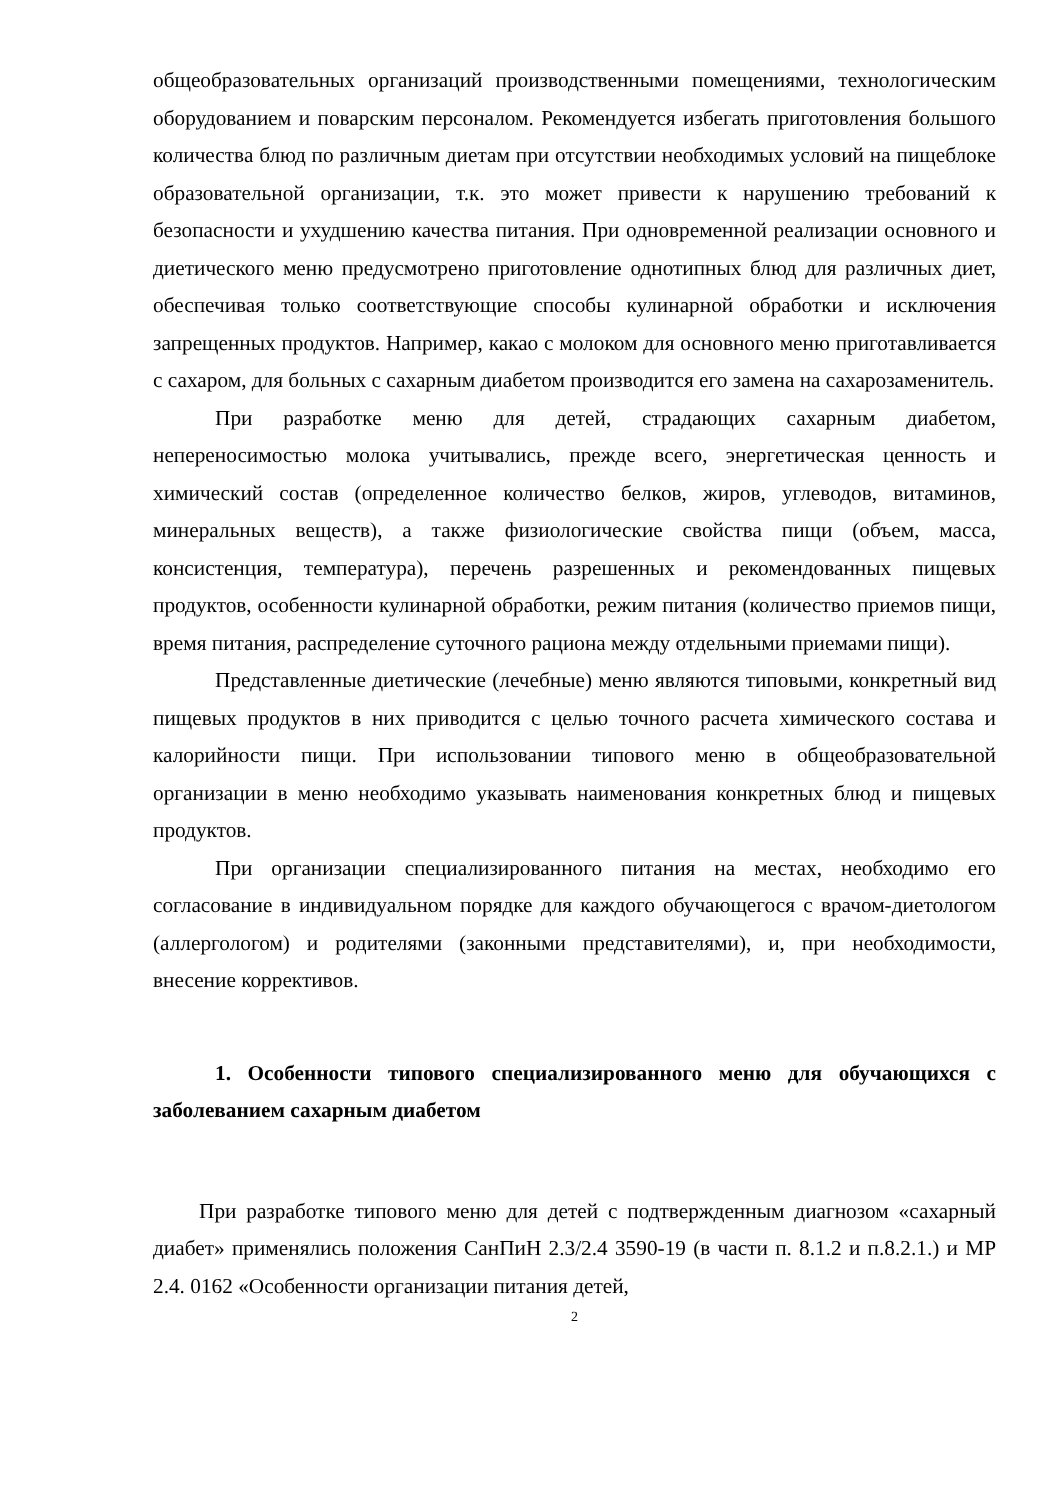общеобразовательных организаций производственными помещениями, технологическим оборудованием и поварским персоналом. Рекомендуется избегать приготовления большого количества блюд по различным диетам при отсутствии необходимых условий на пищеблоке образовательной организации, т.к. это может привести к нарушению требований к безопасности и ухудшению качества питания. При одновременной реализации основного и диетического меню предусмотрено приготовление однотипных блюд для различных диет, обеспечивая только соответствующие способы кулинарной обработки и исключения запрещенных продуктов. Например, какао с молоком для основного меню приготавливается с сахаром, для больных с сахарным диабетом производится его замена на сахарозаменитель.
При разработке меню для детей, страдающих сахарным диабетом, непереносимостью молока учитывались, прежде всего, энергетическая ценность и химический состав (определенное количество белков, жиров, углеводов, витаминов, минеральных веществ), а также физиологические свойства пищи (объем, масса, консистенция, температура), перечень разрешенных и рекомендованных пищевых продуктов, особенности кулинарной обработки, режим питания (количество приемов пищи, время питания, распределение суточного рациона между отдельными приемами пищи).
Представленные диетические (лечебные) меню являются типовыми, конкретный вид пищевых продуктов в них приводится с целью точного расчета химического состава и калорийности пищи. При использовании типового меню в общеобразовательной организации в меню необходимо указывать наименования конкретных блюд и пищевых продуктов.
При организации специализированного питания на местах, необходимо его согласование в индивидуальном порядке для каждого обучающегося с врачом-диетологом (аллергологом) и родителями (законными представителями), и, при необходимости, внесение коррективов.
1. Особенности типового специализированного меню для обучающихся с заболеванием сахарным диабетом
При разработке типового меню для детей с подтвержденным диагнозом «сахарный диабет» применялись положения СанПиН 2.3/2.4 3590-19 (в части п. 8.1.2 и п.8.2.1.) и МР 2.4. 0162 «Особенности организации питания детей,
2